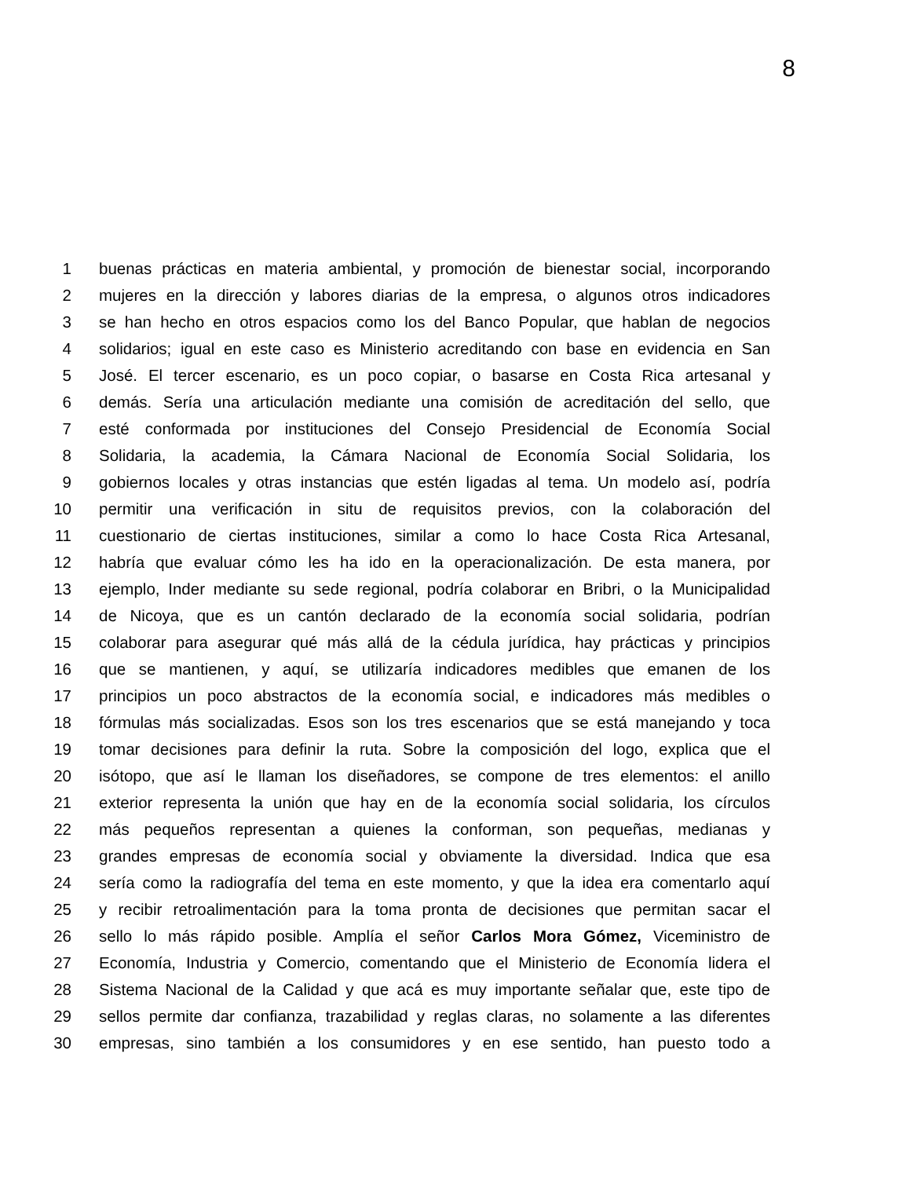8
1 buenas prácticas en materia ambiental, y promoción de bienestar social, incorporando
2 mujeres en la dirección y labores diarias de la empresa, o algunos otros indicadores
3 se han hecho en otros espacios como los del Banco Popular, que hablan de negocios
4 solidarios; igual en este caso es Ministerio acreditando con base en evidencia en San
5 José. El tercer escenario, es un poco copiar, o basarse en Costa Rica artesanal y
6 demás. Sería una articulación mediante una comisión de acreditación del sello, que
7 esté conformada por instituciones del Consejo Presidencial de Economía Social
8 Solidaria, la academia, la Cámara Nacional de Economía Social Solidaria, los
9 gobiernos locales y otras instancias que estén ligadas al tema. Un modelo así, podría
10 permitir una verificación in situ de requisitos previos, con la colaboración del
11 cuestionario de ciertas instituciones, similar a como lo hace Costa Rica Artesanal,
12 habría que evaluar cómo les ha ido en la operacionalización. De esta manera, por
13 ejemplo, Inder mediante su sede regional, podría colaborar en Bribri, o la Municipalidad
14 de Nicoya, que es un cantón declarado de la economía social solidaria, podrían
15 colaborar para asegurar qué más allá de la cédula jurídica, hay prácticas y principios
16 que se mantienen, y aquí, se utilizaría indicadores medibles que emanen de los
17 principios un poco abstractos de la economía social, e indicadores más medibles o
18 fórmulas más socializadas. Esos son los tres escenarios que se está manejando y toca
19 tomar decisiones para definir la ruta. Sobre la composición del logo, explica que el
20 isótopo, que así le llaman los diseñadores, se compone de tres elementos: el anillo
21 exterior representa la unión que hay en de la economía social solidaria, los círculos
22 más pequeños representan a quienes la conforman, son pequeñas, medianas y
23 grandes empresas de economía social y obviamente la diversidad. Indica que esa
24 sería como la radiografía del tema en este momento, y que la idea era comentarlo aquí
25 y recibir retroalimentación para la toma pronta de decisiones que permitan sacar el
26 sello lo más rápido posible. Amplía el señor Carlos Mora Gómez, Viceministro de
27 Economía, Industria y Comercio, comentando que el Ministerio de Economía lidera el
28 Sistema Nacional de la Calidad y que acá es muy importante señalar que, este tipo de
29 sellos permite dar confianza, trazabilidad y reglas claras, no solamente a las diferentes
30 empresas, sino también a los consumidores y en ese sentido, han puesto todo a